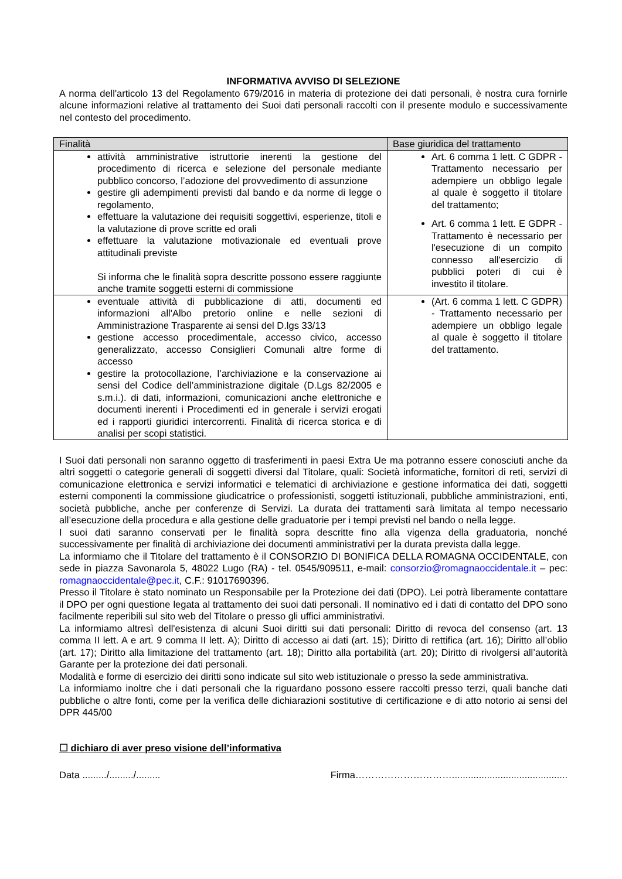INFORMATIVA AVVISO DI SELEZIONE
A norma dell'articolo 13 del Regolamento 679/2016 in materia di protezione dei dati personali, è nostra cura fornirle alcune informazioni relative al trattamento dei Suoi dati personali raccolti con il presente modulo e successivamente nel contesto del procedimento.
| Finalità | Base giuridica del trattamento |
| --- | --- |
| attività amministrative istruttorie inerenti la gestione del procedimento di ricerca e selezione del personale mediante pubblico concorso, l’adozione del provvedimento di assunzione gestire gli adempimenti previsti dal bando e da norme di legge o regolamento, effettuare la valutazione dei requisiti soggettivi, esperienze, titoli e la valutazione di prove scritte ed orali effettuare la valutazione motivazionale ed eventuali prove attitudinali previste Si informa che le finalità sopra descritte possono essere raggiunte anche tramite soggetti esterni di commissione | Art. 6 comma 1 lett. C GDPR - Trattamento necessario per adempiere un obbligo legale al quale è soggetto il titolare del trattamento; Art. 6 comma 1 lett. E GDPR - Trattamento è necessario per l'esecuzione di un compito connesso all'esercizio di pubblici poteri di cui è investito il titolare. |
| eventuale attività di pubblicazione di atti, documenti ed informazioni all'Albo pretorio online e nelle sezioni di Amministrazione Trasparente ai sensi del D.lgs 33/13 gestione accesso procedimentale, accesso civico, accesso generalizzato, accesso Consiglieri Comunali altre forme di accesso gestire la protocollazione, l’archiviazione e la conservazione ai sensi del Codice dell’amministrazione digitale (D.Lgs 82/2005 e s.m.i.). di dati, informazioni, comunicazioni anche elettroniche e documenti inerenti i Procedimenti ed in generale i servizi erogati ed i rapporti giuridici intercorrenti. Finalità di ricerca storica e di analisi per scopi statistici. | (Art. 6 comma 1 lett. C GDPR) - Trattamento necessario per adempiere un obbligo legale al quale è soggetto il titolare del trattamento. |
I Suoi dati personali non saranno oggetto di trasferimenti in paesi Extra Ue ma potranno essere conosciuti anche da altri soggetti o categorie generali di soggetti diversi dal Titolare, quali: Società informatiche, fornitori di reti, servizi di comunicazione elettronica e servizi informatici e telematici di archiviazione e gestione informatica dei dati, soggetti esterni componenti la commissione giudicatrice o professionisti, soggetti istituzionali, pubbliche amministrazioni, enti, società pubbliche, anche per conferenze di Servizi. La durata dei trattamenti sarà limitata al tempo necessario all’esecuzione della procedura e alla gestione delle graduatorie per i tempi previsti nel bando o nella legge.
I suoi dati saranno conservati per le finalità sopra descritte fino alla vigenza della graduatoria, nonché successivamente per finalità di archiviazione dei documenti amministrativi per la durata prevista dalla legge.
La informiamo che il Titolare del trattamento è il CONSORZIO DI BONIFICA DELLA ROMAGNA OCCIDENTALE, con sede in piazza Savonarola 5, 48022 Lugo (RA) - tel. 0545/909511, e-mail: consorzio@romagnaoccidentale.it – pec: romagnaoccidentale@pec.it, C.F.: 91017690396.
Presso il Titolare è stato nominato un Responsabile per la Protezione dei dati (DPO). Lei potrà liberamente contattare il DPO per ogni questione legata al trattamento dei suoi dati personali. Il nominativo ed i dati di contatto del DPO sono facilmente reperibili sul sito web del Titolare o presso gli uffici amministrativi.
La informiamo altresì dell'esistenza di alcuni Suoi diritti sui dati personali: Diritto di revoca del consenso (art. 13 comma II lett. A e art. 9 comma II lett. A); Diritto di accesso ai dati (art. 15); Diritto di rettifica (art. 16); Diritto all’oblio (art. 17); Diritto alla limitazione del trattamento (art. 18); Diritto alla portabilità (art. 20); Diritto di rivolgersi all’autorità Garante per la protezione dei dati personali.
Modalità e forme di esercizio dei diritti sono indicate sul sito web istituzionale o presso la sede amministrativa.
La informiamo inoltre che i dati personali che la riguardano possono essere raccolti presso terzi, quali banche dati pubbliche o altre fonti, come per la verifica delle dichiarazioni sostitutive di certificazione e di atto notorio ai sensi del DPR 445/00
☐ dichiaro di aver preso visione dell’informativa
Data ........./........./......... Firma…………………………...........................................